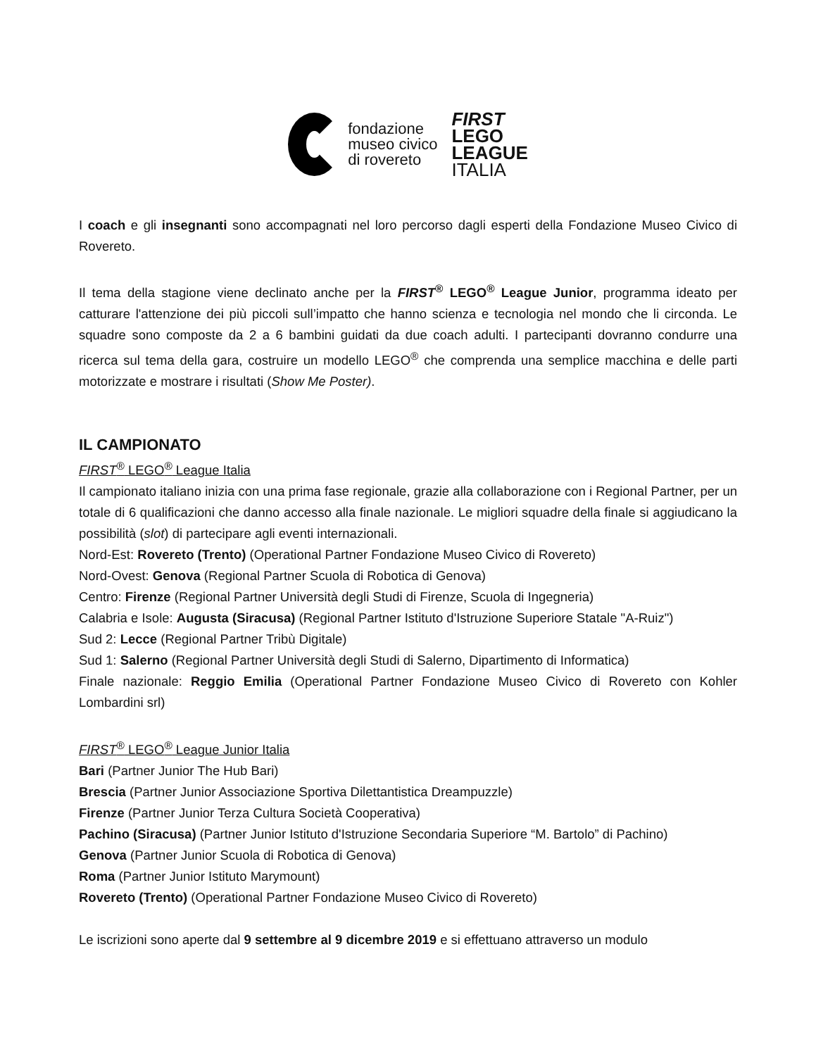fondazione
museo civico
di rovereto
FIRST
LEGO
LEAGUE
ITALIA
I coach e gli insegnanti sono accompagnati nel loro percorso dagli esperti della Fondazione Museo Civico di Rovereto.
Il tema della stagione viene declinato anche per la FIRST<sup>®</sup> LEGO<sup>®</sup> League Junior, programma ideato per catturare l'attenzione dei più piccoli sull’impatto che hanno scienza e tecnologia nel mondo che li circonda. Le squadre sono composte da 2 a 6 bambini guidati da due coach adulti. I partecipanti dovranno condurre una ricerca sul tema della gara, costruire un modello LEGO<sup>®</sup> che comprenda una semplice macchina e delle parti motorizzate e mostrare i risultati (Show Me Poster).
IL CAMPIONATO
FIRST<sup>®</sup> LEGO<sup>®</sup> League Italia
Il campionato italiano inizia con una prima fase regionale, grazie alla collaborazione con i Regional Partner, per un totale di 6 qualificazioni che danno accesso alla finale nazionale. Le migliori squadre della finale si aggiudicano la possibilità (slot) di partecipare agli eventi internazionali.
Nord-Est: Rovereto (Trento) (Operational Partner Fondazione Museo Civico di Rovereto)
Nord-Ovest: Genova (Regional Partner Scuola di Robotica di Genova)
Centro: Firenze (Regional Partner Università degli Studi di Firenze, Scuola di Ingegneria)
Calabria e Isole: Augusta (Siracusa) (Regional Partner Istituto d'Istruzione Superiore Statale "A-Ruiz")
Sud 2: Lecce (Regional Partner Tribù Digitale)
Sud 1: Salerno (Regional Partner Università degli Studi di Salerno, Dipartimento di Informatica)
Finale nazionale: Reggio Emilia (Operational Partner Fondazione Museo Civico di Rovereto con Kohler Lombardini srl)
FIRST<sup>®</sup> LEGO<sup>®</sup> League Junior Italia
Bari (Partner Junior The Hub Bari)
Brescia (Partner Junior Associazione Sportiva Dilettantistica Dreampuzzle)
Firenze (Partner Junior Terza Cultura Società Cooperativa)
Pachino (Siracusa) (Partner Junior Istituto d'Istruzione Secondaria Superiore “M. Bartolo” di Pachino)
Genova (Partner Junior Scuola di Robotica di Genova)
Roma (Partner Junior Istituto Marymount)
Rovereto (Trento) (Operational Partner Fondazione Museo Civico di Rovereto)
Le iscrizioni sono aperte dal 9 settembre al 9 dicembre 2019 e si effettuano attraverso un modulo